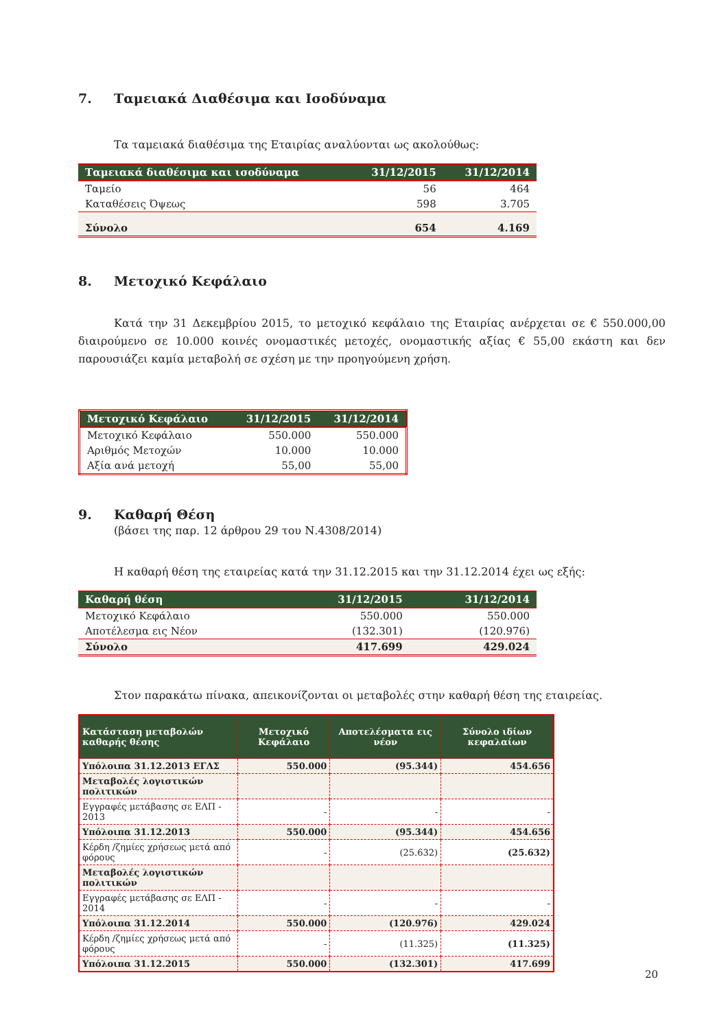7. Ταμειακά Διαθέσιμα και Ισοδύναμα
Τα ταμειακά διαθέσιμα της Εταιρίας αναλύονται ως ακολούθως:
| Ταμειακά διαθέσιμα και ισοδύναμα | 31/12/2015 | 31/12/2014 |
| --- | --- | --- |
| Ταμείο | 56 | 464 |
| Καταθέσεις Όψεως | 598 | 3.705 |
| Σύνολο | 654 | 4.169 |
8. Μετοχικό Κεφάλαιο
Κατά την 31 Δεκεμβρίου 2015, το μετοχικό κεφάλαιο της Εταιρίας ανέρχεται σε € 550.000,00 διαιρούμενο σε 10.000 κοινές ονομαστικές μετοχές, ονομαστικής αξίας € 55,00 εκάστη και δεν παρουσιάζει καμία μεταβολή σε σχέση με την προηγούμενη χρήση.
| Μετοχικό Κεφάλαιο | 31/12/2015 | 31/12/2014 |
| --- | --- | --- |
| Μετοχικό Κεφάλαιο | 550.000 | 550.000 |
| Αριθμός Μετοχών | 10.000 | 10.000 |
| Αξία ανά μετοχή | 55,00 | 55,00 |
9. Καθαρή Θέση
(βάσει της παρ. 12 άρθρου 29 του Ν.4308/2014)
Η καθαρή θέση της εταιρείας κατά την 31.12.2015 και την 31.12.2014 έχει ως εξής:
| Καθαρή θέση | 31/12/2015 | 31/12/2014 |
| --- | --- | --- |
| Μετοχικό Κεφάλαιο | 550.000 | 550.000 |
| Αποτέλεσμα εις Νέον | (132.301) | (120.976) |
| Σύνολο | 417.699 | 429.024 |
Στον παρακάτω πίνακα, απεικονίζονται οι μεταβολές στην καθαρή θέση της εταιρείας.
| Κατάσταση μεταβολών καθαρής θέσης | Μετοχικό Κεφάλαιο | Αποτελέσματα εις νέον | Σύνολο ιδίων κεφαλαίων |
| --- | --- | --- | --- |
| Υπόλοιπα 31.12.2013 ΕΓΛΣ | 550.000 | (95.344) | 454.656 |
| Μεταβολές λογιστικών πολιτικών | | | |
| Εγγραφές μετάβασης σε ΕΛΠ - 2013 | - | - | - |
| Υπόλοιπα 31.12.2013 | 550.000 | (95.344) | 454.656 |
| Κέρδη /ζημίες χρήσεως μετά από φόρους | - | (25.632) | (25.632) |
| Μεταβολές λογιστικών πολιτικών | | | |
| Εγγραφές μετάβασης σε ΕΛΠ - 2014 | - | - | - |
| Υπόλοιπα 31.12.2014 | 550.000 | (120.976) | 429.024 |
| Κέρδη /ζημίες χρήσεως μετά από φόρους | - | (11.325) | (11.325) |
| Υπόλοιπα 31.12.2015 | 550.000 | (132.301) | 417.699 |
20